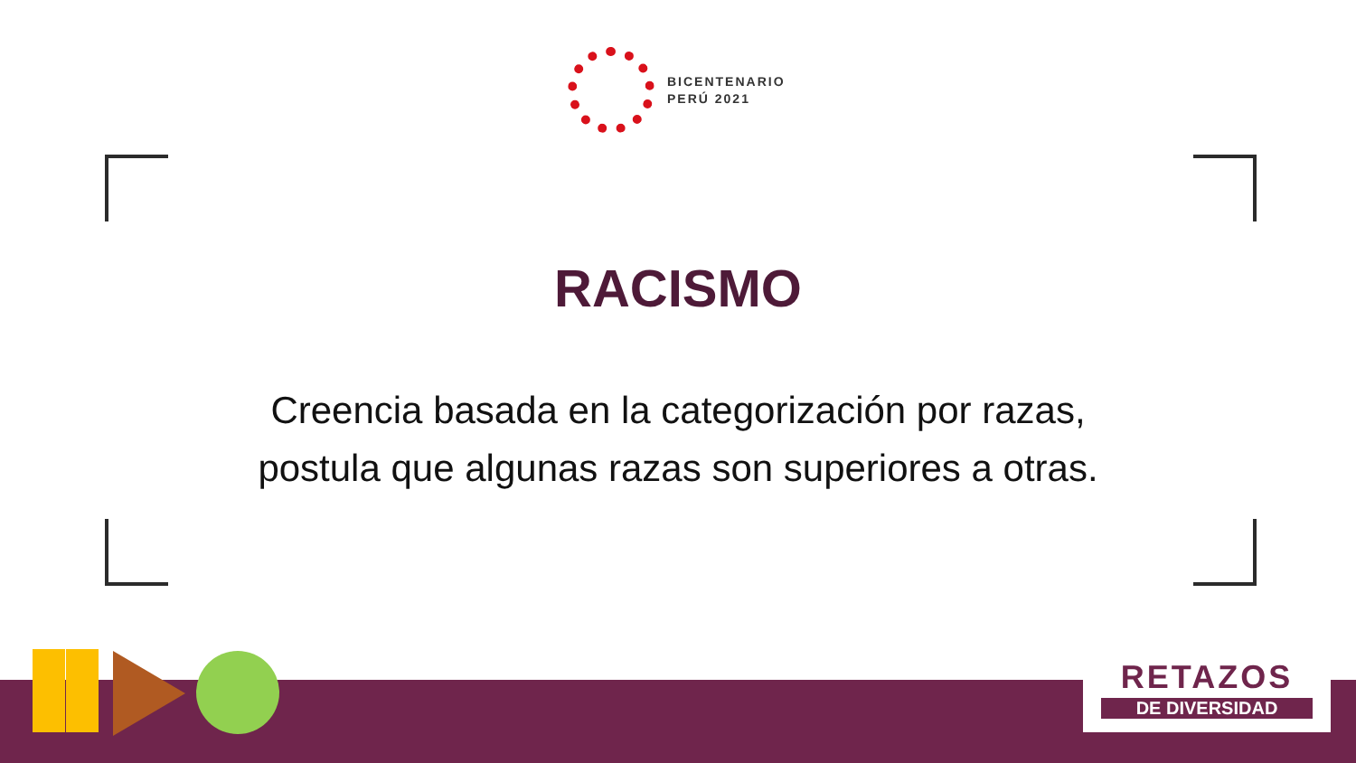BICENTENARIO
PERÚ 2021
RACISMO
Creencia basada en la categorización por razas,
postula que algunas razas son superiores a otras.
RETAZOS
DE DIVERSIDAD